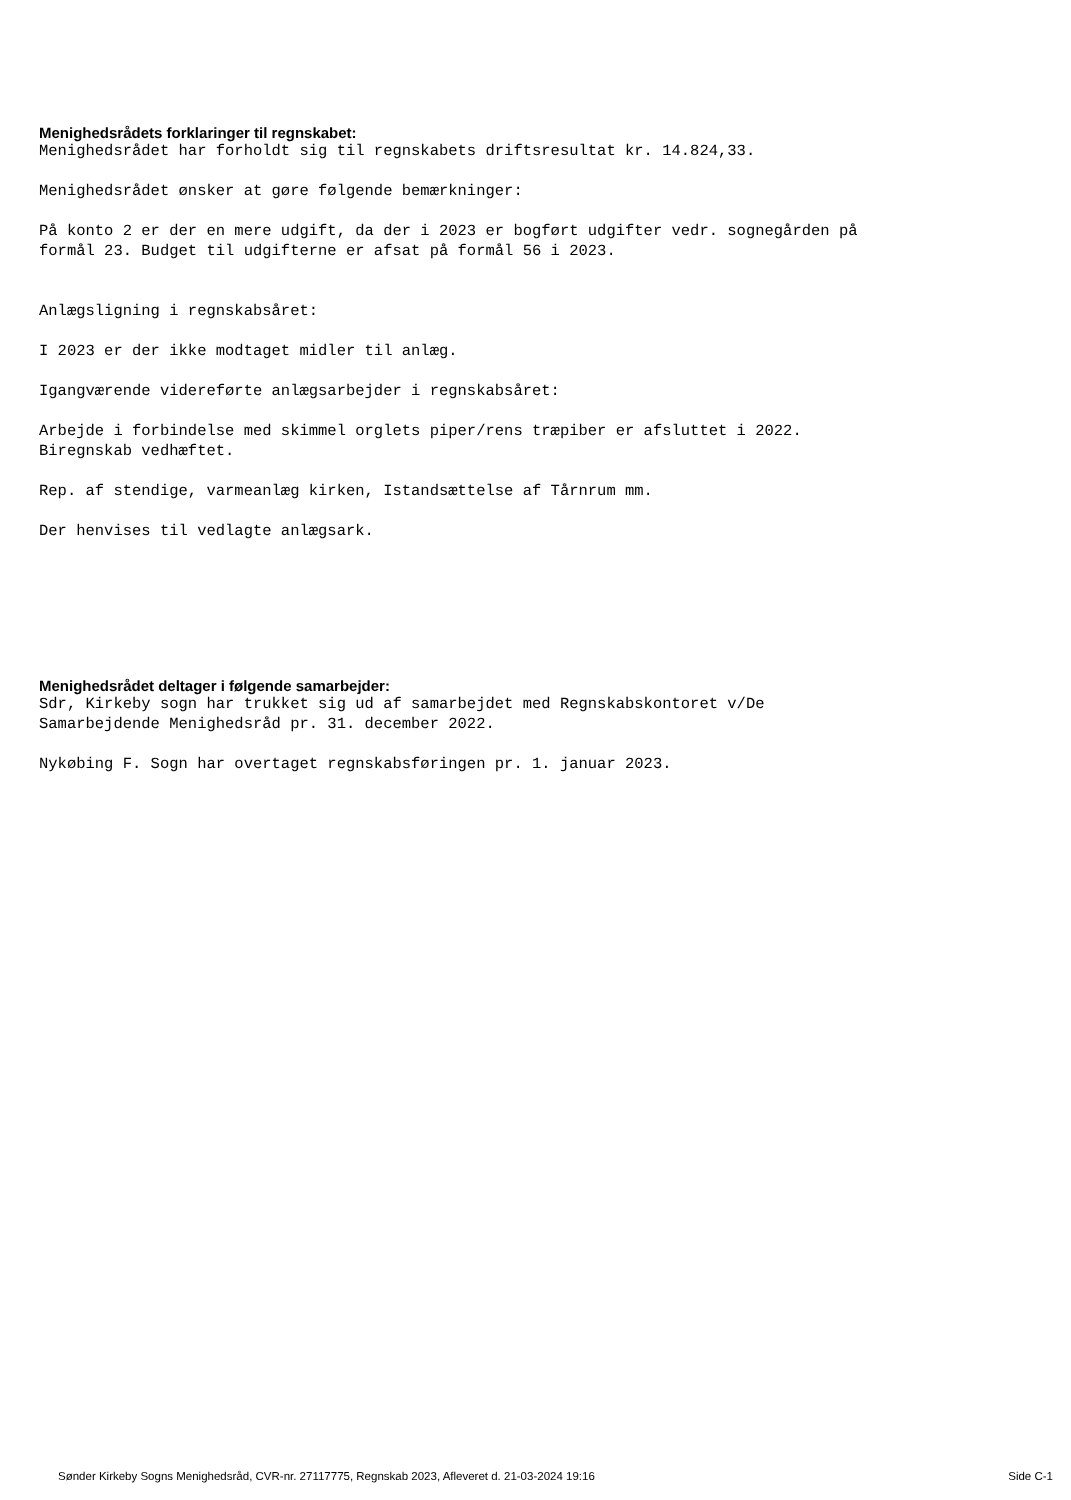Menighedsrådets forklaringer til regnskabet:
Menighedsrådet har forholdt sig til regnskabets driftsresultat kr. 14.824,33.
Menighedsrådet ønsker at gøre følgende bemærkninger:
På konto 2 er der en mere udgift, da der i 2023 er bogført udgifter vedr. sognegården på formål 23. Budget til udgifterne er afsat på formål 56 i 2023.
Anlægsligning i regnskabsåret:
I 2023 er der ikke modtaget midler til anlæg.
Igangværende videreførte anlægsarbejder i regnskabsåret:
Arbejde i forbindelse med skimmel orglets piper/rens træpiber er afsluttet i 2022. Biregnskab vedhæftet.
Rep. af stendige, varmeanlæg kirken, Istandsættelse af Tårnrum mm.
Der henvises til vedlagte anlægsark.
Menighedsrådet deltager i følgende samarbejder:
Sdr, Kirkeby sogn har trukket sig ud af samarbejdet med Regnskabskontoret v/De Samarbejdende Menighedsråd pr. 31. december 2022.
Nykøbing F. Sogn har overtaget regnskabsføringen pr. 1. januar 2023.
Sønder Kirkeby Sogns Menighedsråd, CVR-nr. 27117775, Regnskab 2023, Afleveret d. 21-03-2024 19:16 Side C-1